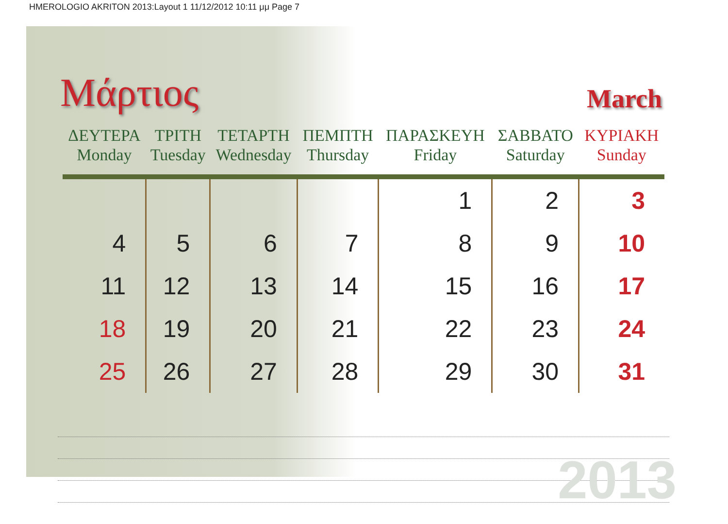HMEROLOGIO AKRITON 2013:Layout 1 11/12/2012 10:11 μμ Page 7
Μάρτιος
March
| ΔΕΥΤΕΡΑ Monday | ΤΡΙΤΗ Tuesday | ΤΕΤΑΡΤΗ Wednesday | ΠΕΜΠΤΗ Thursday | ΠΑΡΑΣΚΕΥΗ Friday | ΣΑΒΒΑΤΟ Saturday | ΚΥΡΙΑΚΗ Sunday |
| --- | --- | --- | --- | --- | --- | --- |
| | | | | 1 | 2 | 3 |
| 4 | 5 | 6 | 7 | 8 | 9 | 10 |
| 11 | 12 | 13 | 14 | 15 | 16 | 17 |
| 18 | 19 | 20 | 21 | 22 | 23 | 24 |
| 25 | 26 | 27 | 28 | 29 | 30 | 31 |
2013